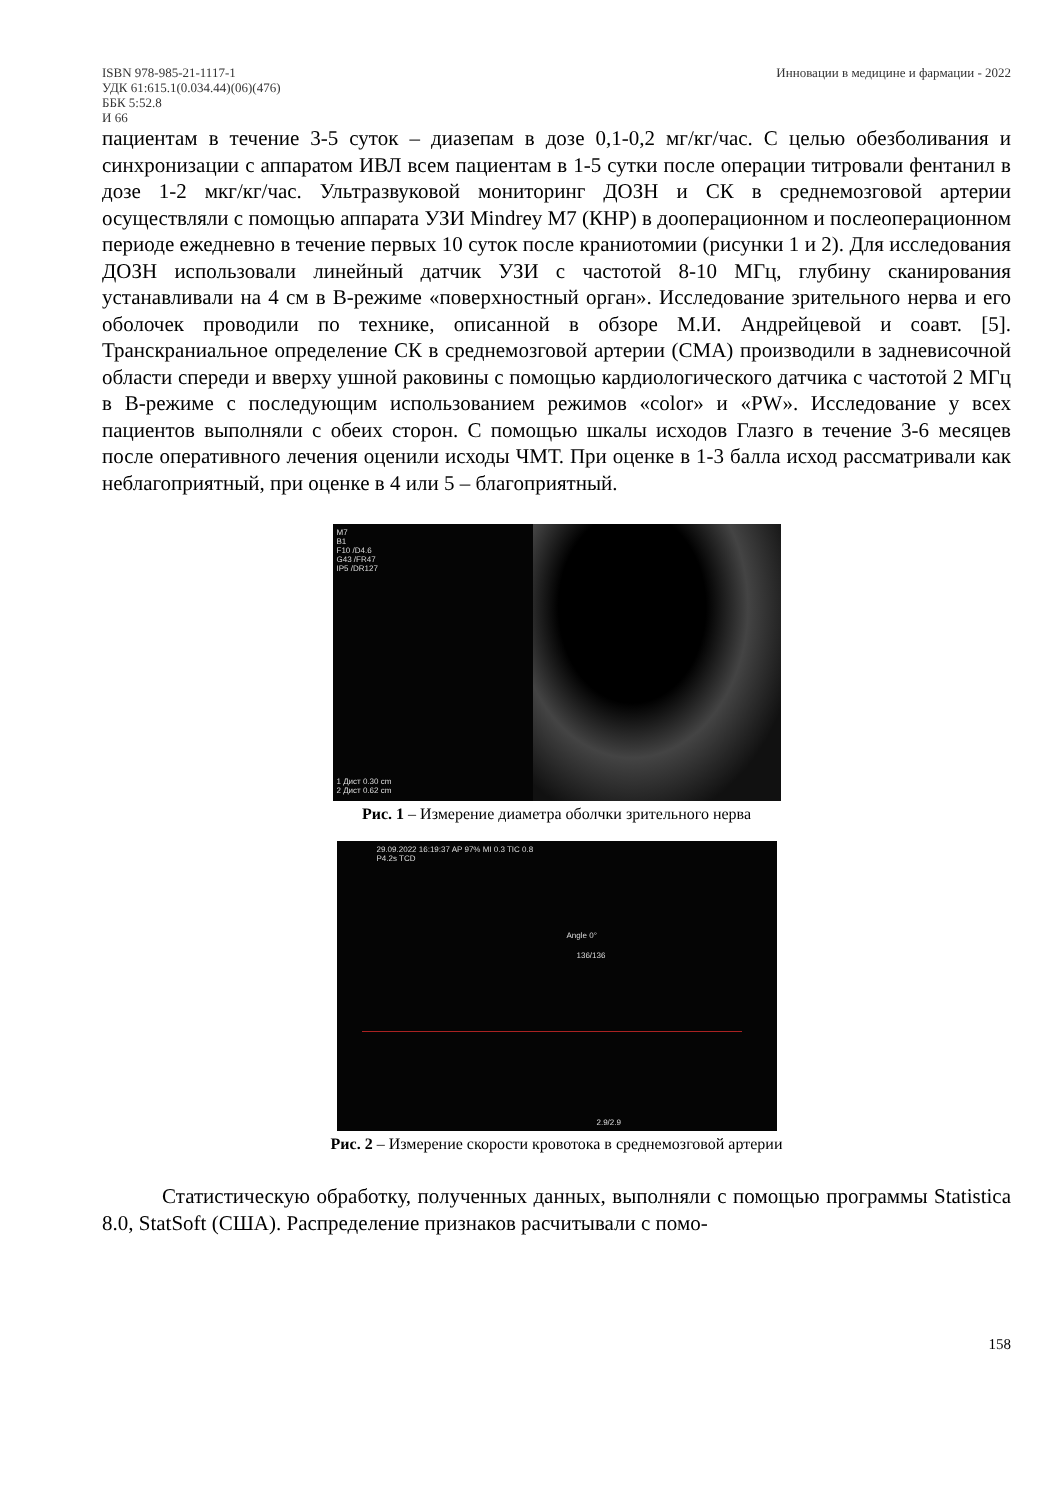ISBN 978-985-21-1117-1
УДК 61:615.1(0.034.44)(06)(476)
ББК 5:52.8
И 66
Инновации в медицине и фармации - 2022
пациентам в течение 3-5 суток – диазепам в дозе 0,1-0,2 мг/кг/час. С целью обезболивания и синхронизации с аппаратом ИВЛ всем пациентам в 1-5 сутки после операции титровали фентанил в дозе 1-2 мкг/кг/час. Ультразвуковой мониторинг ДОЗН и СК в среднемозговой артерии осуществляли с помощью аппарата УЗИ Mindrey M7 (КНР) в дооперационном и послеоперационном периоде ежедневно в течение первых 10 суток после краниотомии (рисунки 1 и 2). Для исследования ДОЗН использовали линейный датчик УЗИ с частотой 8-10 МГц, глубину сканирования устанавливали на 4 см в В-режиме «поверхностный орган». Исследование зрительного нерва и его оболочек проводили по технике, описанной в обзоре М.И. Андрейцевой и соавт. [5]. Транскраниальное определение СК в среднемозговой артерии (СМА) производили в задневисочной области спереди и вверху ушной раковины с помощью кардиологического датчика с частотой 2 МГц в В-режиме с последующим использованием режимов «color» и «PW». Исследование у всех пациентов выполняли с обеих сторон. С помощью шкалы исходов Глазго в течение 3-6 месяцев после оперативного лечения оценили исходы ЧМТ. При оценке в 1-3 балла исход рассматривали как неблагоприятный, при оценке в 4 или 5 – благоприятный.
M7
B1
F10 /D4.6
G43 /FR47
IP5 /DR127
1 Дист 0.30 cm
2 Дист 0.62 cm
Рис. 1 – Измерение диаметра оболчки зрительного нерва
29.09.2022 16:19:37 AP 97% MI 0.3 TIC 0.8
P4.2s TCD
Angle 0°
136/136
2.9/2.9
Рис. 2 – Измерение скорости кровотока в среднемозговой артерии
Статистическую обработку, полученных данных, выполняли с помощью программы Statistica 8.0, StatSoft (США). Распределение признаков расчитывали с помо-
158